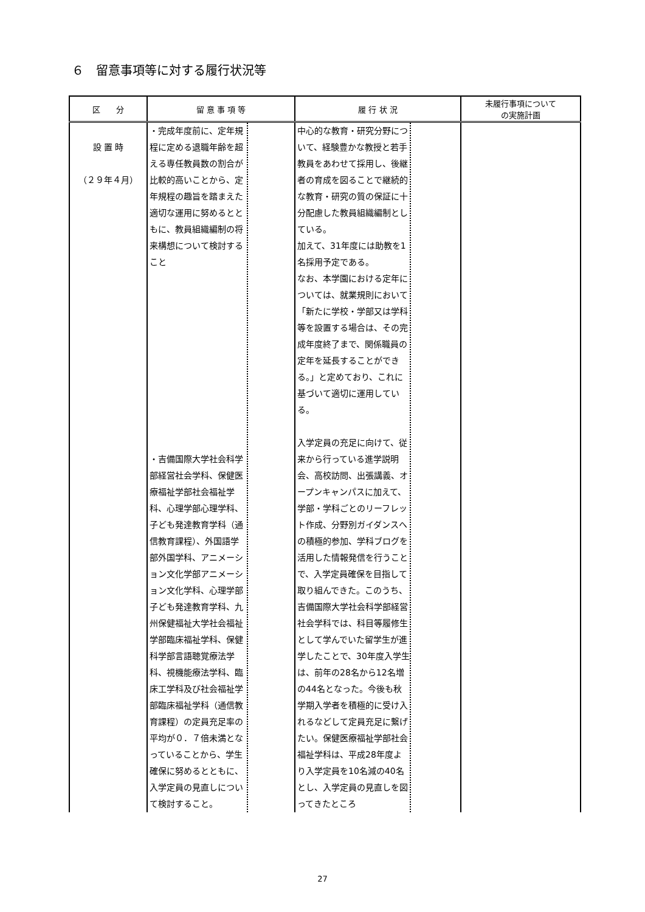６　留意事項等に対する履行状況等
| 区 分 | 留 意 事 項 等 | 履 行 状 況 | 未履行事項について の実施計画 |
| --- | --- | --- | --- |
| 設 置 時 （２９年４月） | ・完成年度前に、定年規程に定める退職年齢を超える専任教員数の割合が比較的高いことから、定年規程の趣旨を踏まえた適切な運用に努めるとともに、教員組織編制の将来構想について検討すること ・吉備国際大学社会科学部経営社会学科、保健医療福祉学部社会福祉学科、心理学部心理学科、子ども発達教育学科（通信教育課程）、外国語学部外国学科、アニメーション文化学部アニメーション文化学科、心理学部子ども発達教育学科、九州保健福祉大学社会福祉学部臨床福祉学科、保健科学部言語聴覚療法学科、視機能療法学科、臨床工学科及び社会福祉学部臨床福祉学科（通信教育課程）の定員充足率の平均が０．７倍未満となっていることから、学生確保に努めるとともに、入学定員の見直しについて検討すること。 | 中心的な教育・研究分野について、経験豊かな教授と若手教員をあわせて採用し、後継者の育成を図ることで継続的な教育・研究の質の保証に十分配慮した教員組織編制としている。 加えて、31年度には助教を1名採用予定である。 なお、本学園における定年については、就業規則において「新たに学校・学部又は学科等を設置する場合は、その完成年度終了まで、関係職員の定年を延長することができる。」と定めており、これに基づいて適切に運用している。 入学定員の充足に向けて、従来から行っている進学説明会、高校訪問、出張講義、オープンキャンパスに加えて、学部・学科ごとのリーフレット作成、分野別ガイダンスへの積極的参加、学科ブログを活用した情報発信を行うことで、入学定員確保を目指して取り組んできた。このうち、吉備国際大学社会科学部経営社会学科では、科目等履修生として学んでいた留学生が進学したことで、30年度入学生は、前年の28名から12名増の44名となった。今後も秋学期入学者を積極的に受け入れるなどして定員充足に繋げたい。保健医療福祉学部社会福祉学科は、平成28年度より入学定員を10名減の40名とし、入学定員の見直しを図ってきたところ | |
27